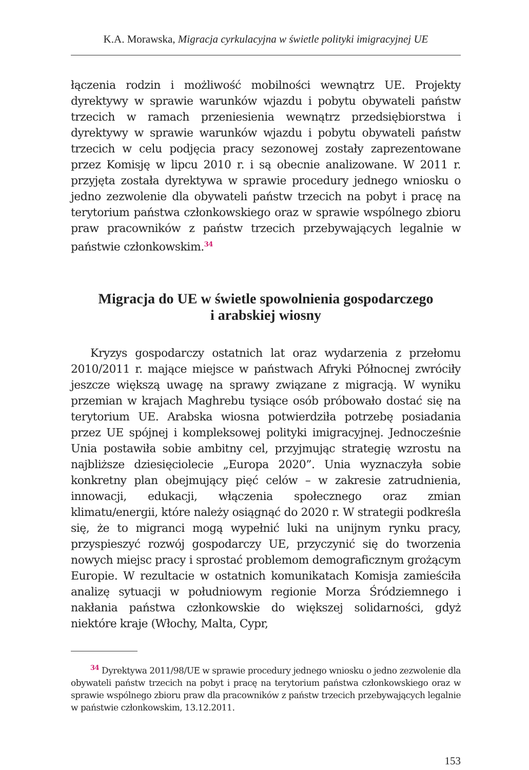K.A. Morawska, Migracja cyrkulacyjna w świetle polityki imigracyjnej UE
łączenia rodzin i możliwość mobilności wewnątrz UE. Projekty dyrektywy w sprawie warunków wjazdu i pobytu obywateli państw trzecich w ramach przeniesienia wewnątrz przedsiębiorstwa i dyrektywy w sprawie warunków wjazdu i pobytu obywateli państw trzecich w celu podjęcia pracy sezonowej zostały zaprezentowane przez Komisję w lipcu 2010 r. i są obecnie analizowane. W 2011 r. przyjęta została dyrektywa w sprawie procedury jednego wniosku o jedno zezwolenie dla obywateli państw trzecich na pobyt i pracę na terytorium państwa członkowskiego oraz w sprawie wspólnego zbioru praw pracowników z państw trzecich przebywających legalnie w państwie członkowskim.<sup>34</sup>
Migracja do UE w świetle spowolnienia gospodarczego
i arabskiej wiosny
Kryzys gospodarczy ostatnich lat oraz wydarzenia z przełomu 2010/2011 r. mające miejsce w państwach Afryki Północnej zwróciły jeszcze większą uwagę na sprawy związane z migracją. W wyniku przemian w krajach Maghrebu tysiące osób próbowało dostać się na terytorium UE. Arabska wiosna potwierdziła potrzebę posiadania przez UE spójnej i kompleksowej polityki imigracyjnej. Jednocześnie Unia postawiła sobie ambitny cel, przyjmując strategię wzrostu na najbliższe dziesięciolecie „Europa 2020”. Unia wyznaczyła sobie konkretny plan obejmujący pięć celów – w zakresie zatrudnienia, innowacji, edukacji, włączenia społecznego oraz zmian klimatu/energii, które należy osiągnąć do 2020 r. W strategii podkreśla się, że to migranci mogą wypełnić luki na unijnym rynku pracy, przyspieszyć rozwój gospodarczy UE, przyczynić się do tworzenia nowych miejsc pracy i sprostać problemom demograficznym grożącym Europie. W rezultacie w ostatnich komunikatach Komisja zamieściła analizę sytuacji w południowym regionie Morza Śródziemnego i nakłania państwa członkowskie do większej solidarności, gdyż niektóre kraje (Włochy, Malta, Cypr,
<sup>34</sup> Dyrektywa 2011/98/UE w sprawie procedury jednego wniosku o jedno zezwolenie dla obywateli państw trzecich na pobyt i pracę na terytorium państwa członkowskiego oraz w sprawie wspólnego zbioru praw dla pracowników z państw trzecich przebywających legalnie w państwie członkowskim, 13.12.2011.
153